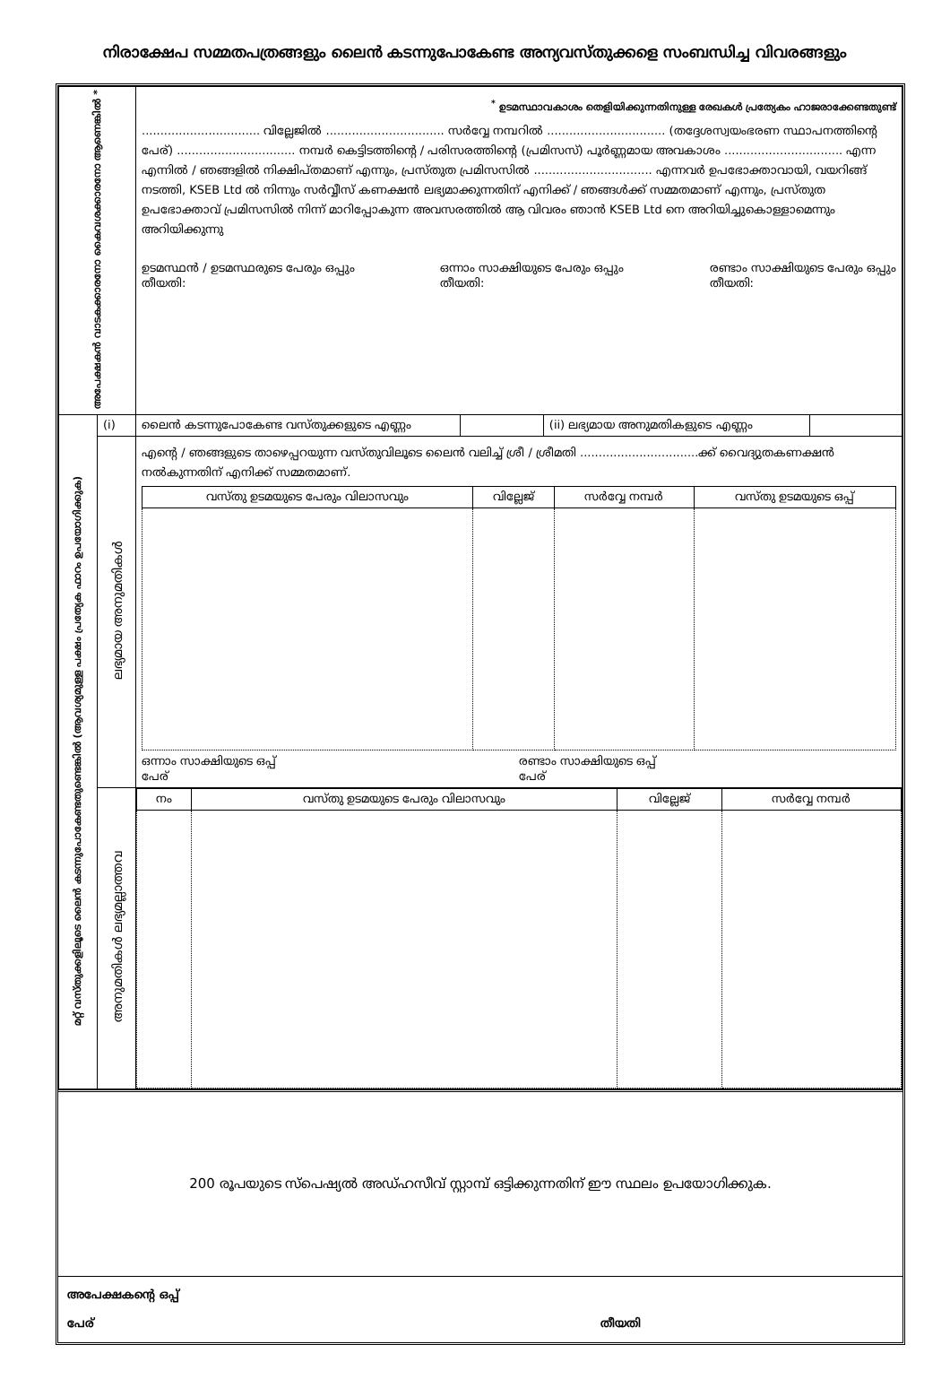നിരാക്ഷേപ സമ്മതപത്രങ്ങളും ലൈൻ കടന്നുപോകേണ്ട അന്യവസ്തുക്കളെ സംബന്ധിച്ച വിവരങ്ങളും
| അപേക്ഷകൻ വാടകക്കാരനോ കൈവശക്കാരനോ ആണെങ്കിൽ * | | <sup>*</sup> ഉടമസ്ഥാവകാശം തെളിയിക്കുന്നതിനുള്ള രേഖകൾ പ്രത്യേകം ഹാജരാക്കേണ്ടതുണ്ട് ................................ വില്ലേജിൽ ................................ സർവ്വേ നമ്പറിൽ ................................ (തദ്ദേശസ്വയംഭരണ സ്ഥാപനത്തിന്റെ പേര്) ................................ നമ്പർ കെട്ടിടത്തിന്റെ / പരിസരത്തിന്റെ (പ്രമിസസ്) പൂർണ്ണമായ അവകാശം ................................ എന്ന എന്നിൽ / ഞങ്ങളിൽ നിക്ഷിപ്തമാണ് എന്നും, പ്രസ്തുത പ്രമിസസിൽ ................................ എന്നവർ ഉപഭോക്താവായി, വയറിങ്ങ് നടത്തി, KSEB Ltd ൽ നിന്നും സർവ്വീസ് കണക്ഷൻ ലഭ്യമാക്കുന്നതിന് എനിക്ക് / ഞങ്ങൾക്ക് സമ്മതമാണ് എന്നും, പ്രസ്തുത ഉപഭോക്താവ് പ്രമിസസിൽ നിന്ന് മാറിപ്പോകുന്ന അവസരത്തിൽ ആ വിവരം ഞാൻ KSEB Ltd നെ അറിയിച്ചുകൊള്ളാമെന്നും അറിയിക്കുന്നു ഉടമസ്ഥൻ / ഉടമസ്ഥരുടെ പേരും ഒപ്പും തീയതി: ഒന്നാം സാക്ഷിയുടെ പേരും ഒപ്പും തീയതി: രണ്ടാം സാക്ഷിയുടെ പേരും ഒപ്പും തീയതി: | | | |
| മറ്റ് വസ്തുക്കളിലൂടെ ലൈൻ കടന്നുപോകേണ്ടതുണ്ടെങ്കിൽ (ആവശ്യമുള്ള പക്ഷം പ്രത്യേക ഫാറം ഉപയോഗിക്കുക) | (i) | ലൈൻ കടന്നുപോകേണ്ട വസ്തുക്കളുടെ എണ്ണം | | (ii) ലഭ്യമായ അനുമതികളുടെ എണ്ണം | |
| | ലഭ്യമായ അനുമതികൾ | എന്റെ / ഞങ്ങളുടെ താഴെപ്പറയുന്ന വസ്തുവിലൂടെ ലൈൻ വലിച്ച് ശ്രീ / ശ്രീമതി ................................ക്ക് വൈദ്യുതകണക്ഷൻ നൽകുന്നതിന് എനിക്ക് സമ്മതമാണ്. / വസ്തു ഉടമയുടെ പേരും വിലാസവും / വില്ലേജ് / സർവ്വേ നമ്പർ / വസ്തു ഉടമയുടെ ഒപ്പ് / / --- / --- / --- / --- / ഒന്നാം സാക്ഷിയുടെ ഒപ്പ് പേര് രണ്ടാം സാക്ഷിയുടെ ഒപ്പ് പേര് | | | |
| | അനുമതികൾ ലഭ്യമല്ലാത്തവ | / നം / വസ്തു ഉടമയുടെ പേരും വിലാസവും / വില്ലേജ് / സർവ്വേ നമ്പർ / / --- / --- / --- / --- / | | | |
200 രൂപയുടെ സ്പെഷ്യൽ അഡ്ഹസീവ് സ്റ്റാമ്പ് ഒട്ടിക്കുന്നതിന് ഈ സ്ഥലം ഉപയോഗിക്കുക.
അപേക്ഷകന്റെ ഒപ്പ്
പേര് തീയതി